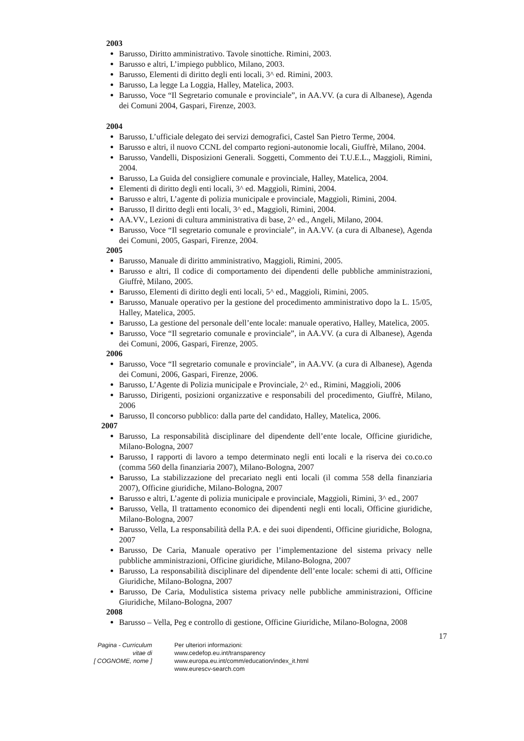2003
Barusso, Diritto amministrativo. Tavole sinottiche. Rimini, 2003.
Barusso e altri, L’impiego pubblico, Milano, 2003.
Barusso, Elementi di diritto degli enti locali, 3^ ed. Rimini, 2003.
Barusso, La legge La Loggia, Halley, Matelica, 2003.
Barusso, Voce “Il Segretario comunale e provinciale”, in AA.VV. (a cura di Albanese), Agenda dei Comuni 2004, Gaspari, Firenze, 2003.
2004
Barusso, L’ufficiale delegato dei servizi demografici, Castel San Pietro Terme, 2004.
Barusso e altri, il nuovo CCNL del comparto regioni-autonomie locali, Giuffrè, Milano, 2004.
Barusso, Vandelli, Disposizioni Generali. Soggetti, Commento dei T.U.E.L., Maggioli, Rimini, 2004.
Barusso, La Guida del consigliere comunale e provinciale, Halley, Matelica, 2004.
Elementi di diritto degli enti locali, 3^ ed. Maggioli, Rimini, 2004.
Barusso e altri, L’agente di polizia municipale e provinciale, Maggioli, Rimini, 2004.
Barusso, Il diritto degli enti locali, 3^ ed., Maggioli, Rimini, 2004.
AA.VV., Lezioni di cultura amministrativa di base, 2^ ed., Angeli, Milano, 2004.
Barusso, Voce “Il segretario comunale e provinciale”, in AA.VV. (a cura di Albanese), Agenda dei Comuni, 2005, Gaspari, Firenze, 2004.
2005
Barusso, Manuale di diritto amministrativo, Maggioli, Rimini, 2005.
Barusso e altri, Il codice di comportamento dei dipendenti delle pubbliche amministrazioni, Giuffrè, Milano, 2005.
Barusso, Elementi di diritto degli enti locali, 5^ ed., Maggioli, Rimini, 2005.
Barusso, Manuale operativo per la gestione del procedimento amministrativo dopo la L. 15/05, Halley, Matelica, 2005.
Barusso, La gestione del personale dell’ente locale: manuale operativo, Halley, Matelica, 2005.
Barusso, Voce “Il segretario comunale e provinciale”, in AA.VV. (a cura di Albanese), Agenda dei Comuni, 2006, Gaspari, Firenze, 2005.
2006
Barusso, Voce “Il segretario comunale e provinciale”, in AA.VV. (a cura di Albanese), Agenda dei Comuni, 2006, Gaspari, Firenze, 2006.
Barusso, L’Agente di Polizia municipale e Provinciale, 2^ ed., Rimini, Maggioli, 2006
Barusso, Dirigenti, posizioni organizzative e responsabili del procedimento, Giuffrè, Milano, 2006
Barusso, Il concorso pubblico: dalla parte del candidato, Halley, Matelica, 2006.
2007
Barusso, La responsabilità disciplinare del dipendente dell’ente locale, Officine giuridiche, Milano-Bologna, 2007
Barusso, I rapporti di lavoro a tempo determinato negli enti locali e la riserva dei co.co.co (comma 560 della finanziaria 2007), Milano-Bologna, 2007
Barusso, La stabilizzazione del precariato negli enti locali (il comma 558 della finanziaria 2007), Officine giuridiche, Milano-Bologna, 2007
Barusso e altri, L’agente di polizia municipale e provinciale, Maggioli, Rimini, 3^ ed., 2007
Barusso, Vella, Il trattamento economico dei dipendenti negli enti locali, Officine giuridiche, Milano-Bologna, 2007
Barusso, Vella, La responsabilità della P.A. e dei suoi dipendenti, Officine giuridiche, Bologna, 2007
Barusso, De Caria, Manuale operativo per l’implementazione del sistema privacy nelle pubbliche amministrazioni, Officine giuridiche, Milano-Bologna, 2007
Barusso, La responsabilità disciplinare del dipendente dell’ente locale: schemi di atti, Officine Giuridiche, Milano-Bologna, 2007
Barusso, De Caria, Modulistica sistema privacy nelle pubbliche amministrazioni, Officine Giuridiche, Milano-Bologna, 2007
2008
Barusso – Vella, Peg e controllo di gestione, Officine Giuridiche, Milano-Bologna, 2008
17
Pagina - Curriculum vitae di
[ COGNOME, nome ]
Per ulteriori informazioni:
www.cedefop.eu.int/transparency
www.europa.eu.int/comm/education/index_it.html
www.eurescv-search.com